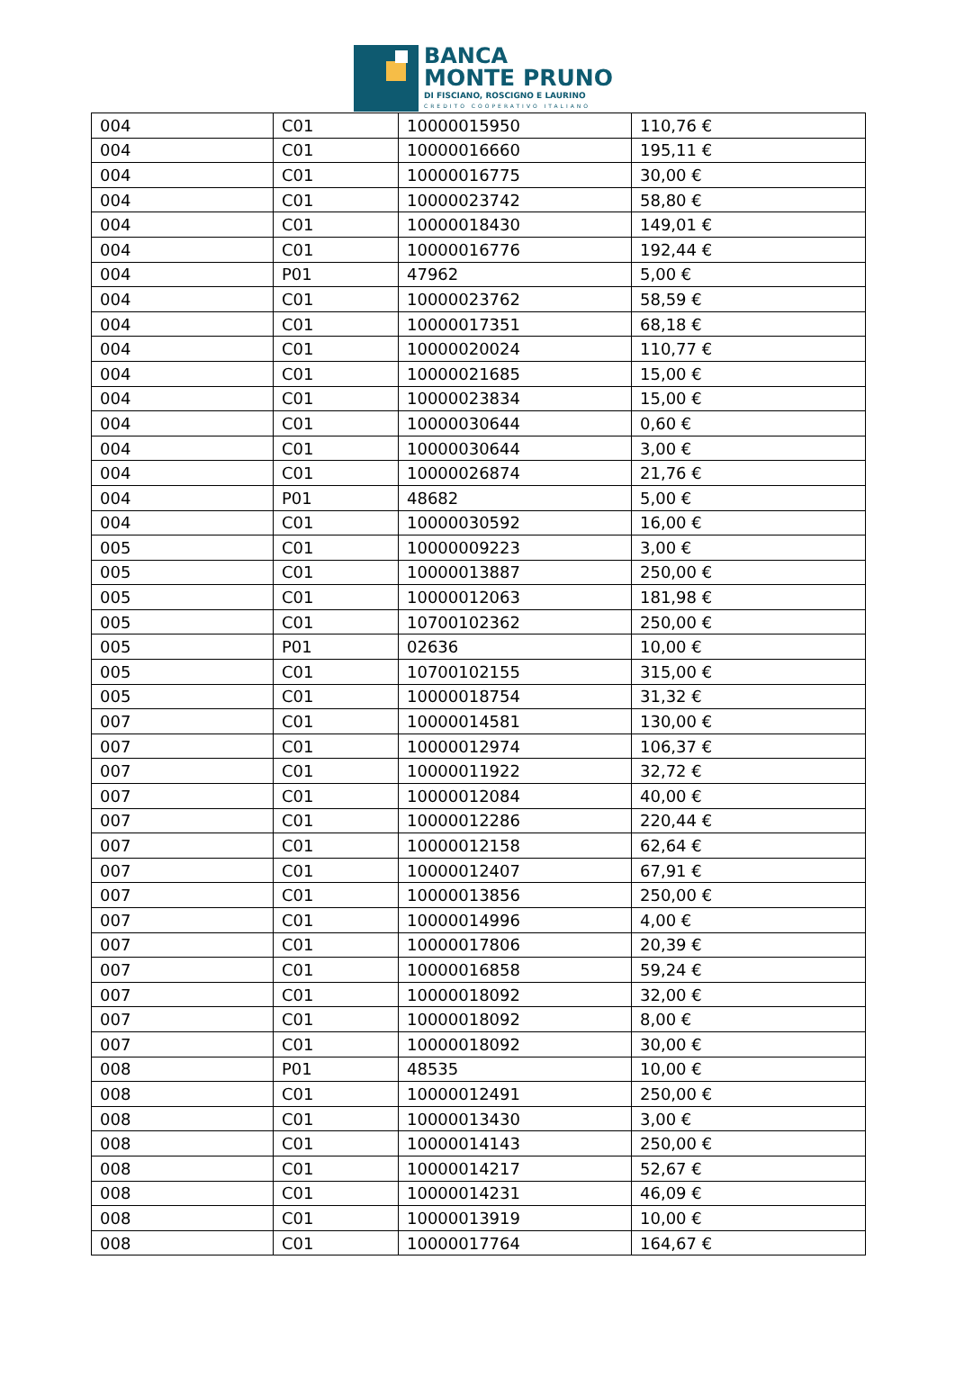BANCA
MONTE PRUNO
DI FISCIANO, ROSCIGNO E LAURINO
CREDITO COOPERATIVO ITALIANO
| 004 | C01 | 10000015950 | 110,76 € |
| 004 | C01 | 10000016660 | 195,11 € |
| 004 | C01 | 10000016775 | 30,00 € |
| 004 | C01 | 10000023742 | 58,80 € |
| 004 | C01 | 10000018430 | 149,01 € |
| 004 | C01 | 10000016776 | 192,44 € |
| 004 | P01 | 47962 | 5,00 € |
| 004 | C01 | 10000023762 | 58,59 € |
| 004 | C01 | 10000017351 | 68,18 € |
| 004 | C01 | 10000020024 | 110,77 € |
| 004 | C01 | 10000021685 | 15,00 € |
| 004 | C01 | 10000023834 | 15,00 € |
| 004 | C01 | 10000030644 | 0,60 € |
| 004 | C01 | 10000030644 | 3,00 € |
| 004 | C01 | 10000026874 | 21,76 € |
| 004 | P01 | 48682 | 5,00 € |
| 004 | C01 | 10000030592 | 16,00 € |
| 005 | C01 | 10000009223 | 3,00 € |
| 005 | C01 | 10000013887 | 250,00 € |
| 005 | C01 | 10000012063 | 181,98 € |
| 005 | C01 | 10700102362 | 250,00 € |
| 005 | P01 | 02636 | 10,00 € |
| 005 | C01 | 10700102155 | 315,00 € |
| 005 | C01 | 10000018754 | 31,32 € |
| 007 | C01 | 10000014581 | 130,00 € |
| 007 | C01 | 10000012974 | 106,37 € |
| 007 | C01 | 10000011922 | 32,72 € |
| 007 | C01 | 10000012084 | 40,00 € |
| 007 | C01 | 10000012286 | 220,44 € |
| 007 | C01 | 10000012158 | 62,64 € |
| 007 | C01 | 10000012407 | 67,91 € |
| 007 | C01 | 10000013856 | 250,00 € |
| 007 | C01 | 10000014996 | 4,00 € |
| 007 | C01 | 10000017806 | 20,39 € |
| 007 | C01 | 10000016858 | 59,24 € |
| 007 | C01 | 10000018092 | 32,00 € |
| 007 | C01 | 10000018092 | 8,00 € |
| 007 | C01 | 10000018092 | 30,00 € |
| 008 | P01 | 48535 | 10,00 € |
| 008 | C01 | 10000012491 | 250,00 € |
| 008 | C01 | 10000013430 | 3,00 € |
| 008 | C01 | 10000014143 | 250,00 € |
| 008 | C01 | 10000014217 | 52,67 € |
| 008 | C01 | 10000014231 | 46,09 € |
| 008 | C01 | 10000013919 | 10,00 € |
| 008 | C01 | 10000017764 | 164,67 € |